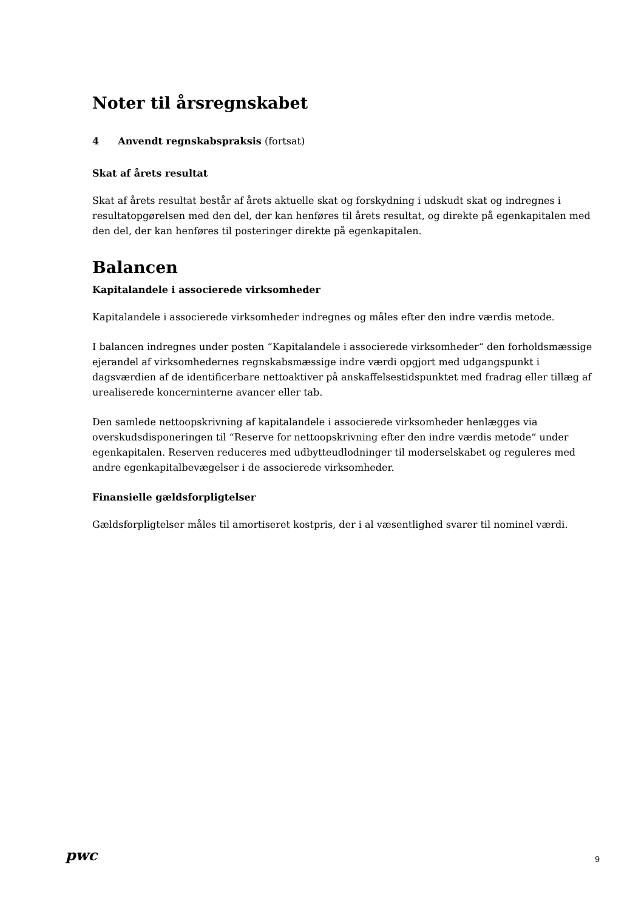Noter til årsregnskabet
4 Anvendt regnskabspraksis (fortsat)
Skat af årets resultat
Skat af årets resultat består af årets aktuelle skat og forskydning i udskudt skat og indregnes i resultatopgørelsen med den del, der kan henføres til årets resultat, og direkte på egenkapitalen med den del, der kan henføres til posteringer direkte på egenkapitalen.
Balancen
Kapitalandele i associerede virksomheder
Kapitalandele i associerede virksomheder indregnes og måles efter den indre værdis metode.
I balancen indregnes under posten “Kapitalandele i associerede virksomheder“ den forholdsmæssige ejerandel af virksomhedernes regnskabsmæssige indre værdi opgjort med udgangspunkt i dagsværdien af de identificerbare nettoaktiver på anskaffelsestidspunktet med fradrag eller tillæg af urealiserede koncerninterne avancer eller tab.
Den samlede nettoopskrivning af kapitalandele i associerede virksomheder henlægges via overskudsdisponeringen til “Reserve for nettoopskrivning efter den indre værdis metode“ under egenkapitalen. Reserven reduceres med udbytteudlodninger til moderselskabet og reguleres med andre egenkapitalbevægelser i de associerede virksomheder.
Finansielle gældsforpligtelser
Gældsforpligtelser måles til amortiseret kostpris, der i al væsentlighed svarer til nominel værdi.
pwc
9